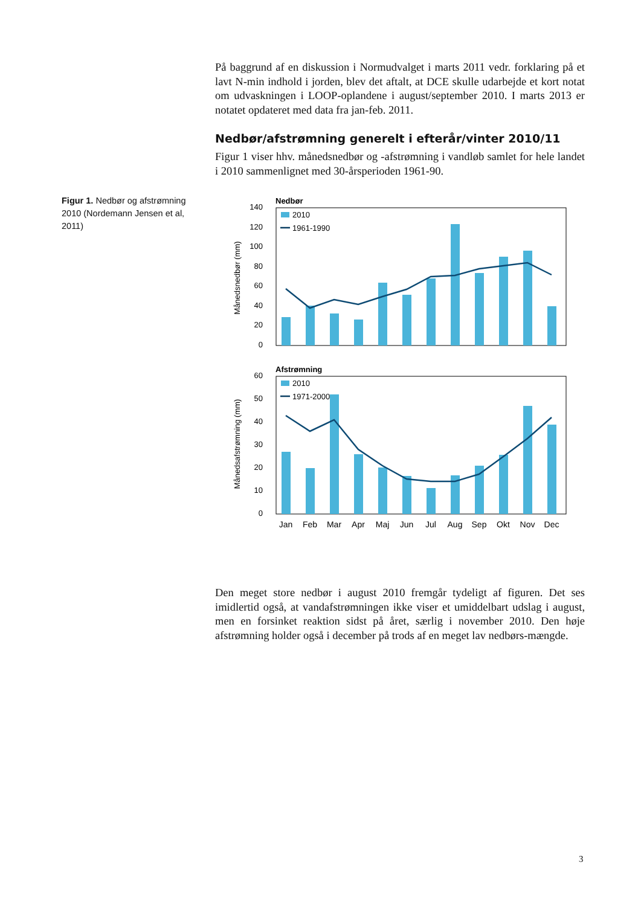På baggrund af en diskussion i Normudvalget i marts 2011 vedr. forklaring på et lavt N-min indhold i jorden, blev det aftalt, at DCE skulle udarbejde et kort notat om udvaskningen i LOOP-oplandene i august/september 2010. I marts 2013 er notatet opdateret med data fra jan-feb. 2011.
Nedbør/afstrømning generelt i efterår/vinter 2010/11
Figur 1 viser hhv. månedsnedbør og -afstrømning i vandløb samlet for hele landet i 2010 sammenlignet med 30-årsperioden 1961-90.
Figur 1. Nedbør og afstrømning 2010 (Nordemann Jensen et al, 2011)
Nedbør
140
120
100
80
60
40
20
0
Månedsnedbør (mm)
2010
1961-1990
Afstrømning
60
50
40
30
20
10
0
Månedsafstrømning (mm)
2010
1971-2000
Jan
Feb
Mar
Apr
Maj
Jun
Jul
Aug
Sep
Okt
Nov
Dec
Den meget store nedbør i august 2010 fremgår tydeligt af figuren. Det ses imidlertid også, at vandafstrømningen ikke viser et umiddelbart udslag i august, men en forsinket reaktion sidst på året, særlig i november 2010. Den høje afstrømning holder også i december på trods af en meget lav nedbørs-mængde.
3